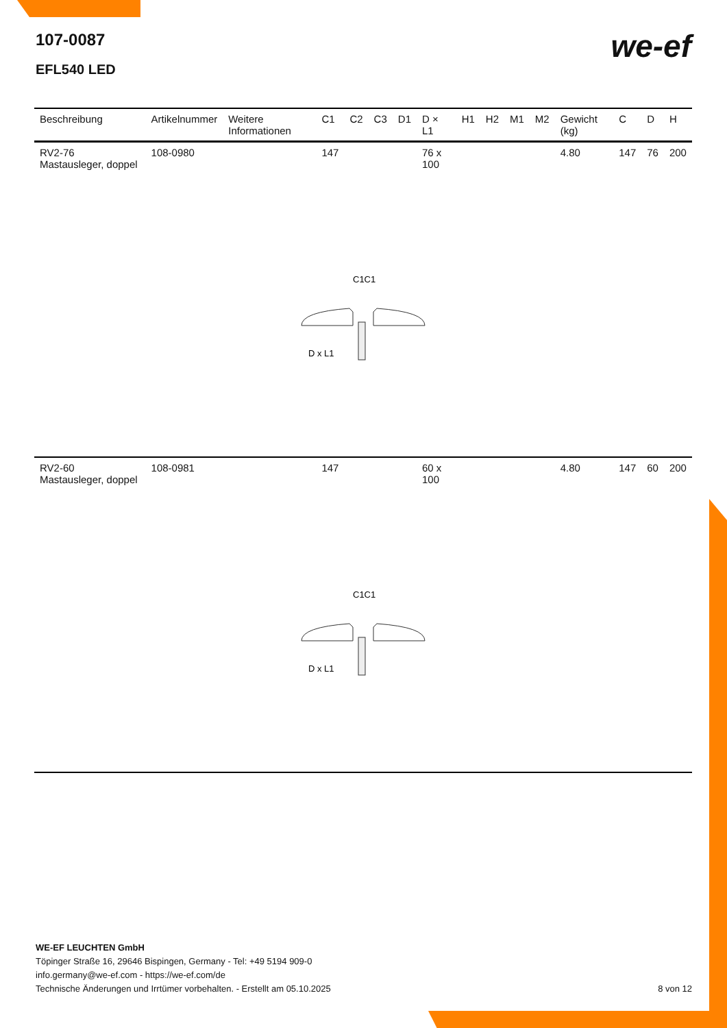107-0087
EFL540 LED
we-ef
| Beschreibung | Artikelnummer | Weitere Informationen | C1 | C2 | C3 | D1 | D × L1 | H1 | H2 | M1 | M2 | Gewicht (kg) | C | D | H |
| --- | --- | --- | --- | --- | --- | --- | --- | --- | --- | --- | --- | --- | --- | --- | --- |
| RV2-76 Mastausleger, doppel | 108-0980 | | 147 | | | | 76 x 100 | | | | | 4.80 | 147 | 76 | 200 |
| C1C1 D x L1 | | | | | | | | | | | | | | | |
| RV2-60 Mastausleger, doppel | 108-0981 | | 147 | | | | 60 x 100 | | | | | 4.80 | 147 | 60 | 200 |
| C1C1 D x L1 | | | | | | | | | | | | | | | |
WE-EF LEUCHTEN GmbH
Töpinger Straße 16, 29646 Bispingen, Germany - Tel: +49 5194 909-0
info.germany@we-ef.com - https://we-ef.com/de
Technische Änderungen und Irrtümer vorbehalten. - Erstellt am 05.10.2025
8 von 12